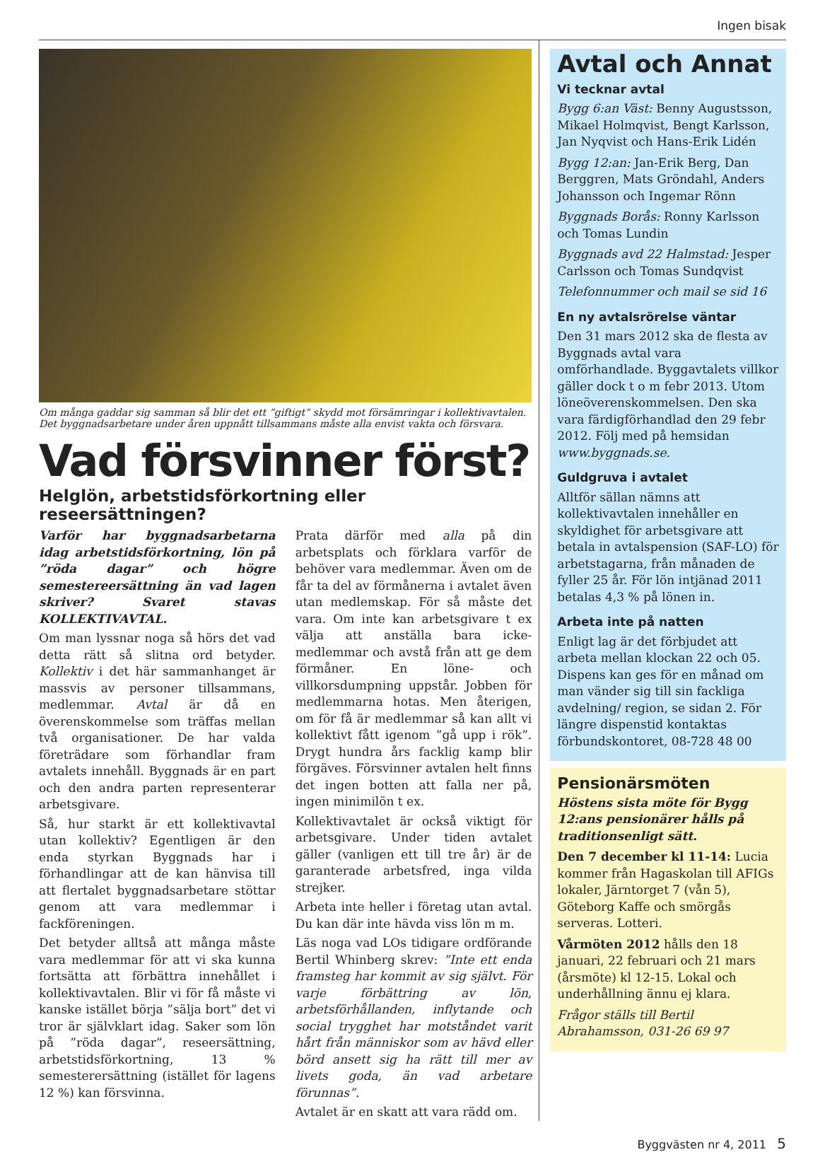Ingen bisak
Om många gaddar sig samman så blir det ett ”giftigt” skydd mot försämringar i kollektivavtalen. Det byggnadsarbetare under åren uppnått tillsammans måste alla envist vakta och försvara.
Vad försvinner först?
Helglön, arbetstidsförkortning eller reseersättningen?
Varför har byggnadsarbetarna idag arbetstidsförkortning, lön på ”röda dagar” och högre semestereersättning än vad lagen skriver? Svaret stavas KOLLEKTIVAVTAL.
Om man lyssnar noga så hörs det vad detta rätt så slitna ord betyder. Kollektiv i det här sammanhanget är massvis av personer tillsammans, medlemmar. Avtal är då en överenskommelse som träffas mellan två organisationer. De har valda företrädare som förhandlar fram avtalets innehåll. Byggnads är en part och den andra parten representerar arbetsgivare.
Så, hur starkt är ett kollektivavtal utan kollektiv? Egentligen är den enda styrkan Byggnads har i förhandlingar att de kan hänvisa till att flertalet byggnadsarbetare stöttar genom att vara medlemmar i fackföreningen.
Det betyder alltså att många måste vara medlemmar för att vi ska kunna fortsätta att förbättra innehållet i kollektivavtalen. Blir vi för få måste vi kanske istället börja ”sälja bort” det vi tror är självklart idag. Saker som lön på ”röda dagar”, reseersättning, arbetstidsförkortning, 13 % semesterersättning (istället för lagens 12 %) kan försvinna.
Prata därför med alla på din arbetsplats och förklara varför de behöver vara medlemmar. Även om de får ta del av förmånerna i avtalet även utan medlemskap. För så måste det vara. Om inte kan arbetsgivare t ex välja att anställa bara icke-medlemmar och avstå från att ge dem förmåner. En löne- och villkorsdumpning uppstår. Jobben för medlemmarna hotas. Men återigen, om för få är medlemmar så kan allt vi kollektivt fått igenom ”gå upp i rök”. Drygt hundra års facklig kamp blir förgäves. Försvinner avtalen helt finns det ingen botten att falla ner på, ingen minimilön t ex.
Kollektivavtalet är också viktigt för arbetsgivare. Under tiden avtalet gäller (vanligen ett till tre år) är de garanterade arbetsfred, inga vilda strejker.
Arbeta inte heller i företag utan avtal. Du kan där inte hävda viss lön m m.
Läs noga vad LOs tidigare ordförande Bertil Whinberg skrev: ”Inte ett enda framsteg har kommit av sig självt. För varje förbättring av lön, arbetsförhållanden, inflytande och social trygghet har motståndet varit hårt från människor som av hävd eller börd ansett sig ha rätt till mer av livets goda, än vad arbetare förunnas”.
Avtalet är en skatt att vara rädd om.
Avtal och Annat
Vi tecknar avtal
Bygg 6:an Väst: Benny Augustsson, Mikael Holmqvist, Bengt Karlsson, Jan Nyqvist och Hans-Erik Lidén
Bygg 12:an: Jan-Erik Berg, Dan Berggren, Mats Gröndahl, Anders Johansson och Ingemar Rönn
Byggnads Borås: Ronny Karlsson och Tomas Lundin
Byggnads avd 22 Halmstad: Jesper Carlsson och Tomas Sundqvist
Telefonnummer och mail se sid 16
En ny avtalsrörelse väntar
Den 31 mars 2012 ska de flesta av Byggnads avtal vara omförhandlade. Byggavtalets villkor gäller dock t o m febr 2013. Utom löneöverenskommelsen. Den ska vara färdigförhandlad den 29 febr 2012. Följ med på hemsidan www.byggnads.se.
Guldgruva i avtalet
Alltför sällan nämns att kollektivavtalen innehåller en skyldighet för arbetsgivare att betala in avtalspension (SAF-LO) för arbetstagarna, från månaden de fyller 25 år. För lön intjänad 2011 betalas 4,3 % på lönen in.
Arbeta inte på natten
Enligt lag är det förbjudet att arbeta mellan klockan 22 och 05. Dispens kan ges för en månad om man vänder sig till sin fackliga avdelning/ region, se sidan 2. För längre dispenstid kontaktas förbundskontoret, 08-728 48 00
Pensionärsmöten
Höstens sista möte för Bygg 12:ans pensionärer hålls på traditionsenligt sätt.
Den 7 december kl 11-14: Lucia kommer från Hagaskolan till AFIGs lokaler, Järntorget 7 (vån 5), Göteborg Kaffe och smörgås serveras. Lotteri.
Vårmöten 2012 hålls den 18 januari, 22 februari och 21 mars (årsmöte) kl 12-15. Lokal och underhållning ännu ej klara.
Frågor ställs till Bertil Abrahamsson, 031-26 69 97
Byggvästen nr 4, 2011 5